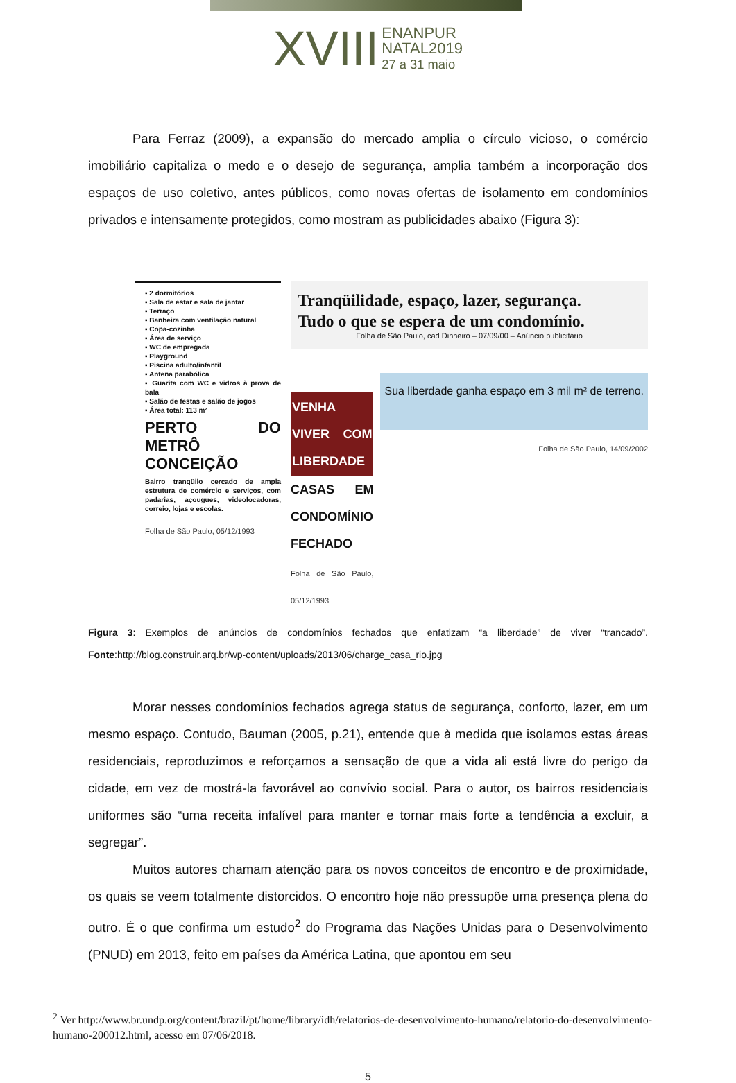XVIII ENANPUR
NATAL2019
27 a 31 maio
Para Ferraz (2009), a expansão do mercado amplia o círculo vicioso, o comércio imobiliário capitaliza o medo e o desejo de segurança, amplia também a incorporação dos espaços de uso coletivo, antes públicos, como novas ofertas de isolamento em condomínios privados e intensamente protegidos, como mostram as publicidades abaixo (Figura 3):
▪ 2 dormitórios
▪ Sala de estar e sala de jantar
▪ Terraço
▪ Banheira com ventilação natural
▪ Copa-cozinha
▪ Área de serviço
▪ WC de empregada
▪ Playground
▪ Piscina adulto/infantil
▪ Antena parabólica
▪ Guarita com WC e vidros à prova de bala
▪ Salão de festas e salão de jogos
▪ Área total: 113 m²
PERTO DO METRÔ CONCEIÇÃO
Bairro tranqüilo cercado de ampla estrutura de comércio e serviços, com padarias, açougues, videolocadoras, correio, lojas e escolas.
Folha de São Paulo, 05/12/1993
Tranqüilidade, espaço, lazer, segurança.
Tudo o que se espera de um condomínio.
Folha de São Paulo, cad Dinheiro – 07/09/00 – Anúncio publicitário
VENHA VIVER COM LIBERDADE
CASAS EM CONDOMÍNIO FECHADO
Folha de São Paulo, 05/12/1993
Sua liberdade ganha espaço em 3 mil m² de terreno.
Folha de São Paulo, 14/09/2002
Figura 3: Exemplos de anúncios de condomínios fechados que enfatizam “a liberdade” de viver “trancado”. Fonte:http://blog.construir.arq.br/wp-content/uploads/2013/06/charge_casa_rio.jpg
Morar nesses condomínios fechados agrega status de segurança, conforto, lazer, em um mesmo espaço. Contudo, Bauman (2005, p.21), entende que à medida que isolamos estas áreas residenciais, reproduzimos e reforçamos a sensação de que a vida ali está livre do perigo da cidade, em vez de mostrá-la favorável ao convívio social. Para o autor, os bairros residenciais uniformes são “uma receita infalível para manter e tornar mais forte a tendência a excluir, a segregar”.
Muitos autores chamam atenção para os novos conceitos de encontro e de proximidade, os quais se veem totalmente distorcidos. O encontro hoje não pressupõe uma presença plena do outro. É o que confirma um estudo<sup>2</sup> do Programa das Nações Unidas para o Desenvolvimento (PNUD) em 2013, feito em países da América Latina, que apontou em seu
<sup>2</sup> Ver http://www.br.undp.org/content/brazil/pt/home/library/idh/relatorios-de-desenvolvimento-humano/relatorio-do-desenvolvimento-humano-200012.html, acesso em 07/06/2018.
5